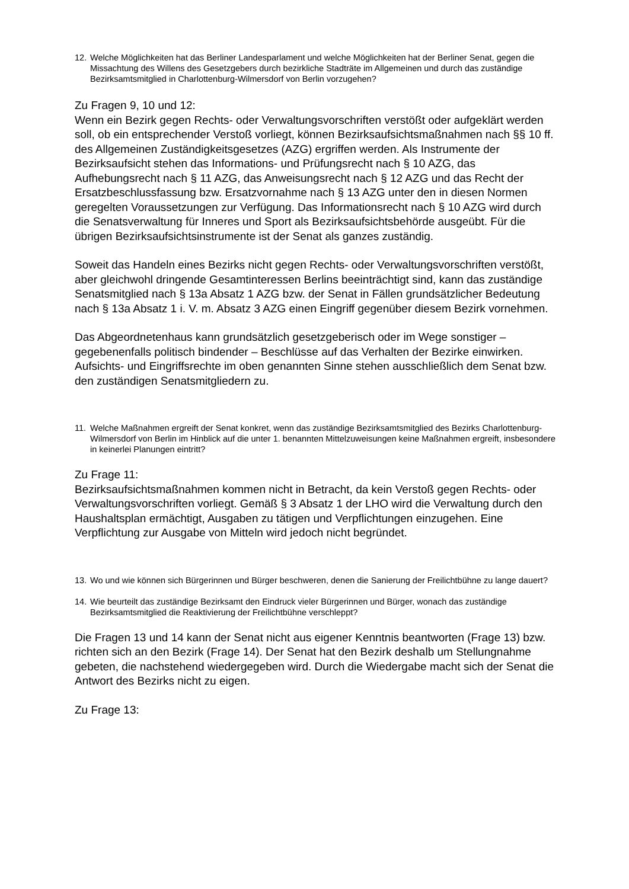12. Welche Möglichkeiten hat das Berliner Landesparlament und welche Möglichkeiten hat der Berliner Senat, gegen die Missachtung des Willens des Gesetzgebers durch bezirkliche Stadträte im Allgemeinen und durch das zuständige Bezirksamtsmitglied in Charlottenburg-Wilmersdorf von Berlin vorzugehen?
Zu Fragen 9, 10 und 12:
Wenn ein Bezirk gegen Rechts- oder Verwaltungsvorschriften verstößt oder aufgeklärt werden soll, ob ein entsprechender Verstoß vorliegt, können Bezirksaufsichtsmaßnahmen nach §§ 10 ff. des Allgemeinen Zuständigkeitsgesetzes (AZG) ergriffen werden. Als Instrumente der Bezirksaufsicht stehen das Informations- und Prüfungsrecht nach § 10 AZG, das Aufhebungsrecht nach § 11 AZG, das Anweisungsrecht nach § 12 AZG und das Recht der Ersatzbeschlussfassung bzw. Ersatzvornahme nach § 13 AZG unter den in diesen Normen geregelten Voraussetzungen zur Verfügung. Das Informationsrecht nach § 10 AZG wird durch die Senatsverwaltung für Inneres und Sport als Bezirksaufsichtsbehörde ausgeübt. Für die übrigen Bezirksaufsichtsinstrumente ist der Senat als ganzes zuständig.
Soweit das Handeln eines Bezirks nicht gegen Rechts- oder Verwaltungsvorschriften verstößt, aber gleichwohl dringende Gesamtinteressen Berlins beeinträchtigt sind, kann das zuständige Senatsmitglied nach § 13a Absatz 1 AZG bzw. der Senat in Fällen grundsätzlicher Bedeutung nach § 13a Absatz 1 i. V. m. Absatz 3 AZG einen Eingriff gegenüber diesem Bezirk vornehmen.
Das Abgeordnetenhaus kann grundsätzlich gesetzgeberisch oder im Wege sonstiger – gegebenenfalls politisch bindender – Beschlüsse auf das Verhalten der Bezirke einwirken. Aufsichts- und Eingriffsrechte im oben genannten Sinne stehen ausschließlich dem Senat bzw. den zuständigen Senatsmitgliedern zu.
11. Welche Maßnahmen ergreift der Senat konkret, wenn das zuständige Bezirksamtsmitglied des Bezirks Charlottenburg-Wilmersdorf von Berlin im Hinblick auf die unter 1. benannten Mittelzuweisungen keine Maßnahmen ergreift, insbesondere in keinerlei Planungen eintritt?
Zu Frage 11:
Bezirksaufsichtsmaßnahmen kommen nicht in Betracht, da kein Verstoß gegen Rechts- oder Verwaltungsvorschriften vorliegt. Gemäß § 3 Absatz 1 der LHO wird die Verwaltung durch den Haushaltsplan ermächtigt, Ausgaben zu tätigen und Verpflichtungen einzugehen. Eine Verpflichtung zur Ausgabe von Mitteln wird jedoch nicht begründet.
13. Wo und wie können sich Bürgerinnen und Bürger beschweren, denen die Sanierung der Freilichtbühne zu lange dauert?
14. Wie beurteilt das zuständige Bezirksamt den Eindruck vieler Bürgerinnen und Bürger, wonach das zuständige Bezirksamtsmitglied die Reaktivierung der Freilichtbühne verschleppt?
Die Fragen 13 und 14 kann der Senat nicht aus eigener Kenntnis beantworten (Frage 13) bzw. richten sich an den Bezirk (Frage 14). Der Senat hat den Bezirk deshalb um Stellungnahme gebeten, die nachstehend wiedergegeben wird. Durch die Wiedergabe macht sich der Senat die Antwort des Bezirks nicht zu eigen.
Zu Frage 13: